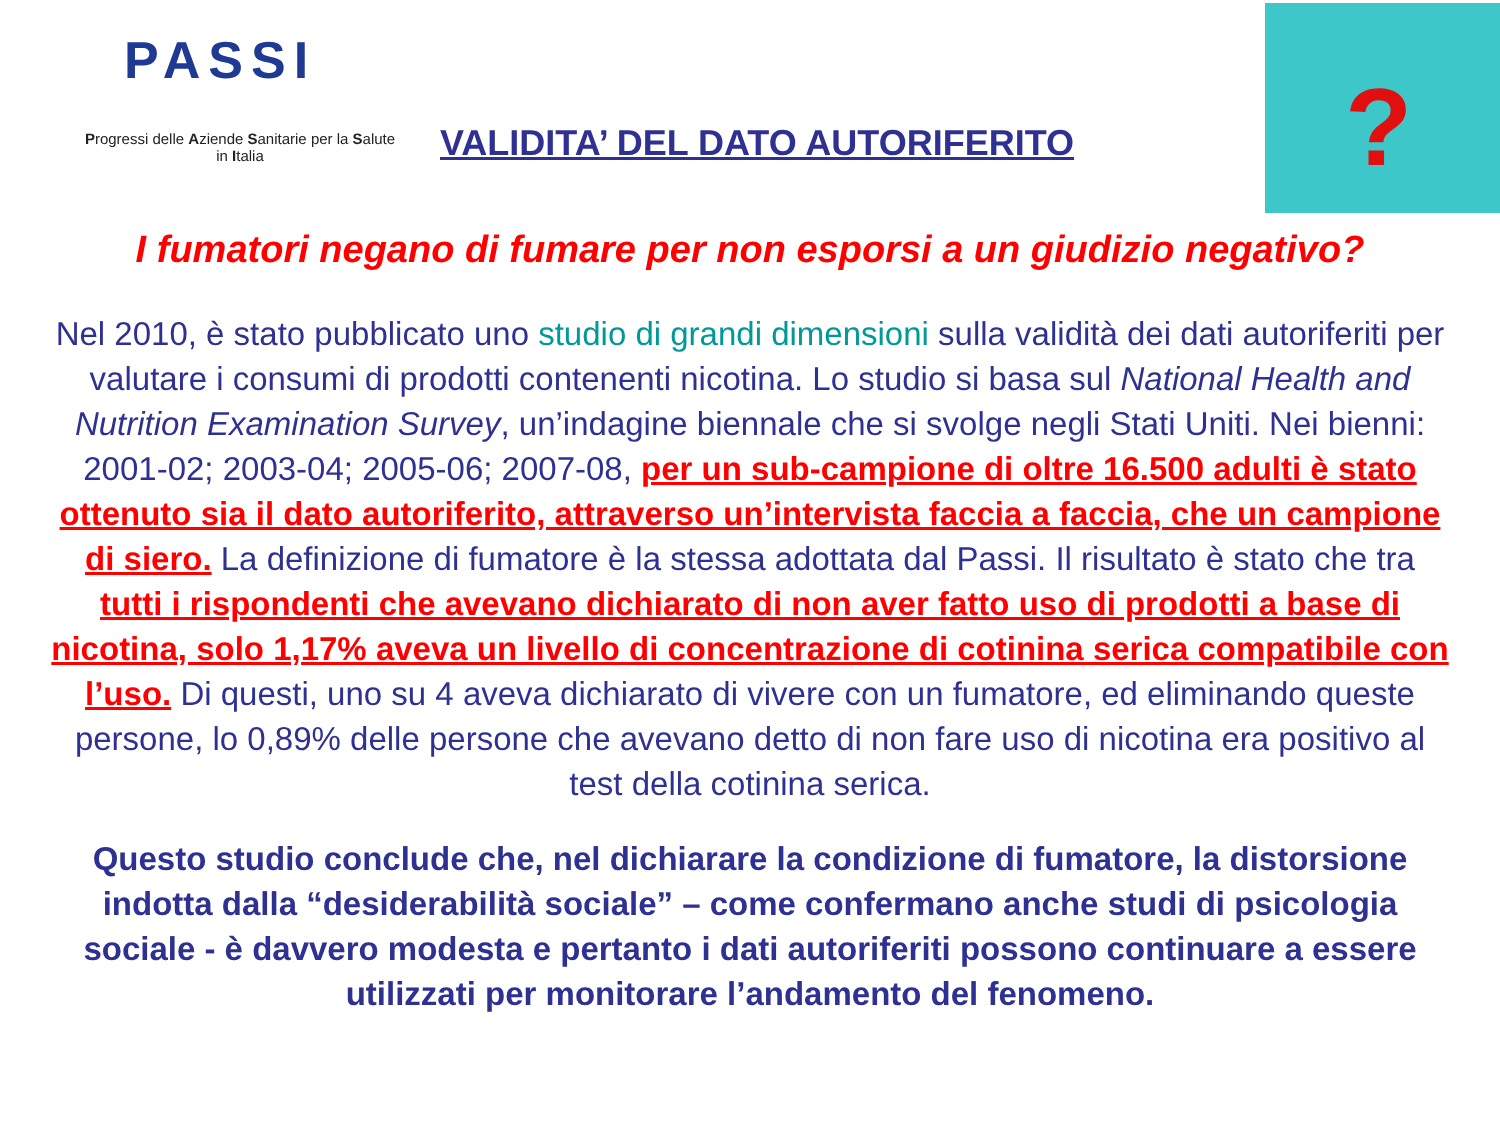PASSI
Progressi delle Aziende Sanitarie per la Salute in Italia
VALIDITA’ DEL DATO AUTORIFERITO
?
I fumatori negano di fumare per non esporsi a un giudizio negativo?
Nel 2010, è stato pubblicato uno studio di grandi dimensioni sulla validità dei dati autoriferiti per valutare i consumi di prodotti contenenti nicotina. Lo studio si basa sul National Health and Nutrition Examination Survey, un’indagine biennale che si svolge negli Stati Uniti. Nei bienni: 2001-02; 2003-04; 2005-06; 2007-08, per un sub-campione di oltre 16.500 adulti è stato ottenuto sia il dato autoriferito, attraverso un’intervista faccia a faccia, che un campione di siero. La definizione di fumatore è la stessa adottata dal Passi. Il risultato è stato che tra tutti i rispondenti che avevano dichiarato di non aver fatto uso di prodotti a base di nicotina, solo 1,17% aveva un livello di concentrazione di cotinina serica compatibile con l’uso. Di questi, uno su 4 aveva dichiarato di vivere con un fumatore, ed eliminando queste persone, lo 0,89% delle persone che avevano detto di non fare uso di nicotina era positivo al test della cotinina serica.
Questo studio conclude che, nel dichiarare la condizione di fumatore, la distorsione indotta dalla “desiderabilità sociale” – come confermano anche studi di psicologia sociale - è davvero modesta e pertanto i dati autoriferiti possono continuare a essere utilizzati per monitorare l’andamento del fenomeno.